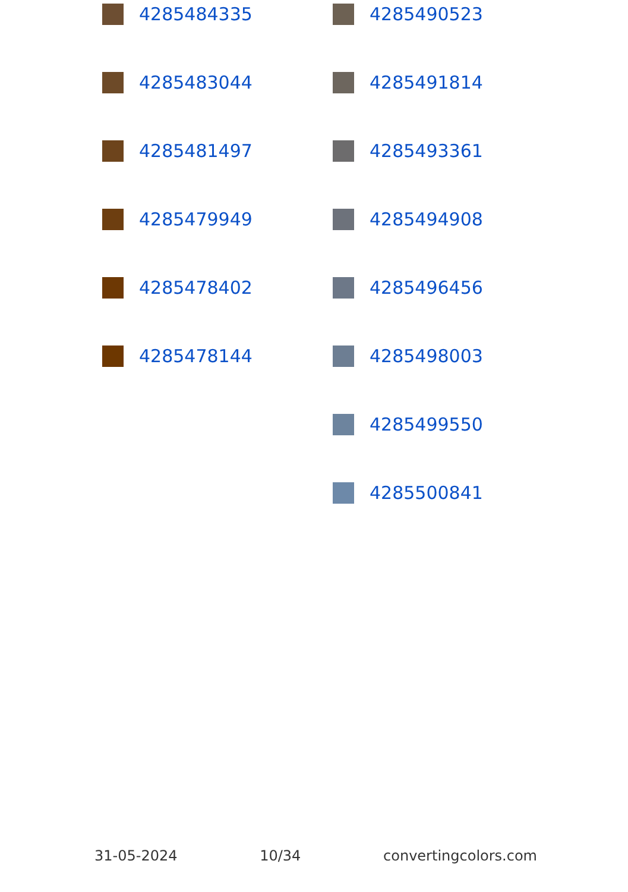4285484335
4285483044
4285481497
4285479949
4285478402
4285478144
4285490523
4285491814
4285493361
4285494908
4285496456
4285498003
4285499550
4285500841
31-05-2024 10/34 convertingcolors.com